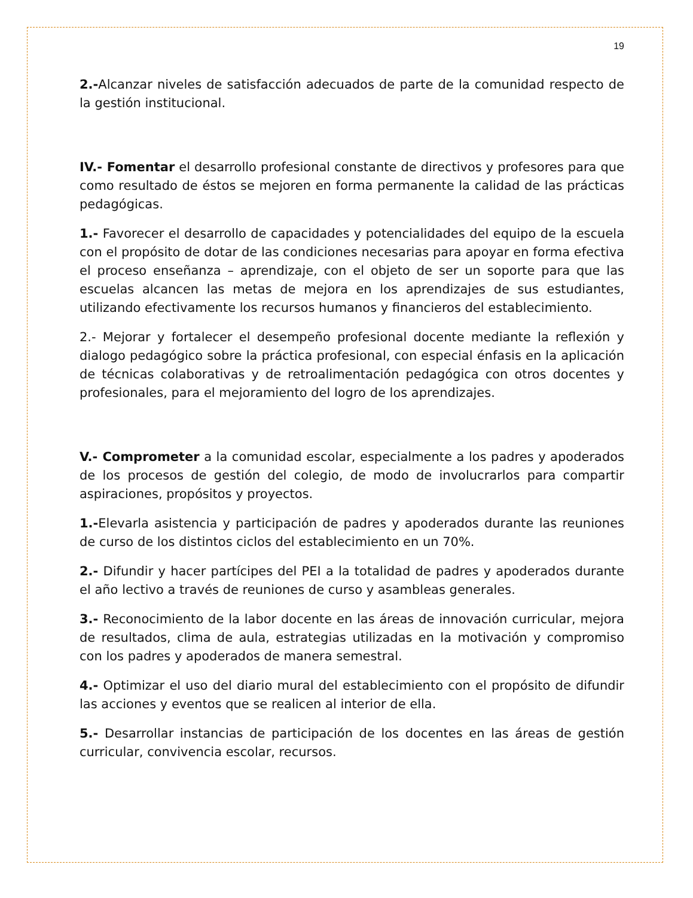19
2.-Alcanzar niveles de satisfacción adecuados de parte de la comunidad respecto de la gestión institucional.
IV.- Fomentar el desarrollo profesional constante de directivos y profesores para que como resultado de éstos se mejoren en forma permanente la calidad de las prácticas pedagógicas.
1.- Favorecer el desarrollo de capacidades y potencialidades del equipo de la escuela con el propósito de dotar de las condiciones necesarias para apoyar en forma efectiva el proceso enseñanza – aprendizaje, con el objeto de ser un soporte para que las escuelas alcancen las metas de mejora en los aprendizajes de sus estudiantes, utilizando efectivamente los recursos humanos y financieros del establecimiento.
2.- Mejorar y fortalecer el desempeño profesional docente mediante la reflexión y dialogo pedagógico sobre la práctica profesional, con especial énfasis en la aplicación de técnicas colaborativas y de retroalimentación pedagógica con otros docentes y profesionales, para el mejoramiento del logro de los aprendizajes.
V.- Comprometer a la comunidad escolar, especialmente a los padres y apoderados de los procesos de gestión del colegio, de modo de involucrarlos para compartir aspiraciones, propósitos y proyectos.
1.-Elevarla asistencia y participación de padres y apoderados durante las reuniones de curso de los distintos ciclos del establecimiento en un 70%.
2.- Difundir y hacer partícipes del PEI a la totalidad de padres y apoderados durante el año lectivo a través de reuniones de curso y asambleas generales.
3.- Reconocimiento de la labor docente en las áreas de innovación curricular, mejora de resultados, clima de aula, estrategias utilizadas en la motivación y compromiso con los padres y apoderados de manera semestral.
4.- Optimizar el uso del diario mural del establecimiento con el propósito de difundir las acciones y eventos que se realicen al interior de ella.
5.- Desarrollar instancias de participación de los docentes en las áreas de gestión curricular, convivencia escolar, recursos.